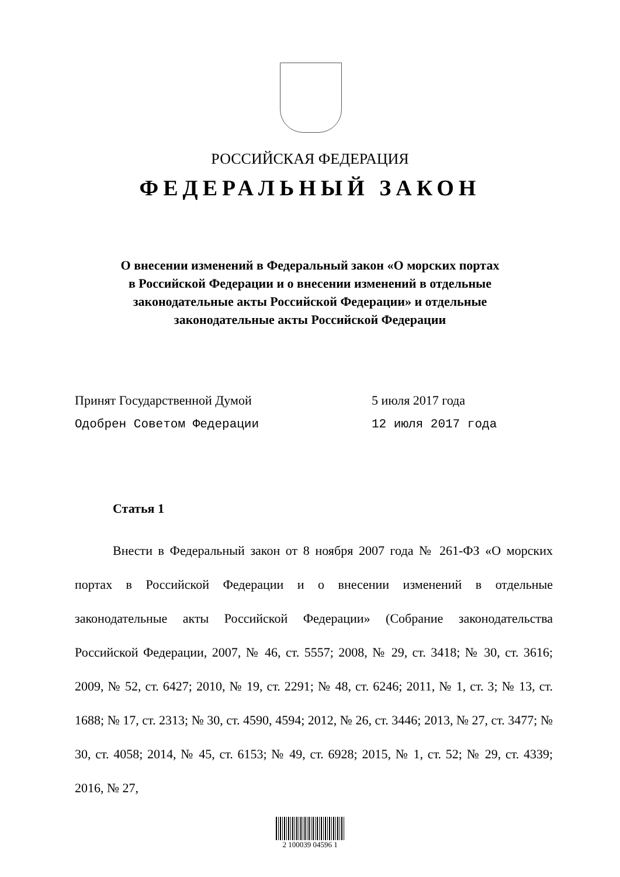РОССИЙСКАЯ ФЕДЕРАЦИЯ
ФЕДЕРАЛЬНЫЙ ЗАКОН
О внесении изменений в Федеральный закон «О морских портах
в Российской Федерации и о внесении изменений в отдельные
законодательные акты Российской Федерации» и отдельные
законодательные акты Российской Федерации
Принят Государственной Думой 5 июля 2017 года
Одобрен Советом Федерации 12 июля 2017 года
Статья 1
Внести в Федеральный закон от 8 ноября 2007 года № 261-ФЗ «О морских портах в Российской Федерации и о внесении изменений в отдельные законодательные акты Российской Федерации» (Собрание законодательства Российской Федерации, 2007, № 46, ст. 5557; 2008, № 29, ст. 3418; № 30, ст. 3616; 2009, № 52, ст. 6427; 2010, № 19, ст. 2291; № 48, ст. 6246; 2011, № 1, ст. 3; № 13, ст. 1688; № 17, ст. 2313; № 30, ст. 4590, 4594; 2012, № 26, ст. 3446; 2013, № 27, ст. 3477; № 30, ст. 4058; 2014, № 45, ст. 6153; № 49, ст. 6928; 2015, № 1, ст. 52; № 29, ст. 4339; 2016, № 27,
2 100039 04596 1